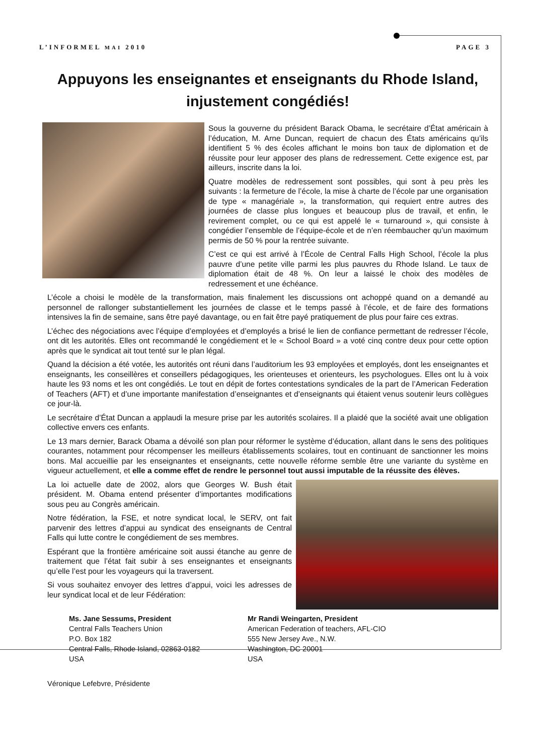L’INFORMEL MAI 2010 PAGE 3
Appuyons les enseignantes et enseignants du Rhode Island, injustement congédiés!
Sous la gouverne du président Barack Obama, le secrétaire d’État américain à l’éducation, M. Arne Duncan, requiert de chacun des États américains qu’ils identifient 5 % des écoles affichant le moins bon taux de diplomation et de réussite pour leur apposer des plans de redressement. Cette exigence est, par ailleurs, inscrite dans la loi.
Quatre modèles de redressement sont possibles, qui sont à peu près les suivants : la fermeture de l’école, la mise à charte de l’école par une organisation de type « managériale », la transformation, qui requiert entre autres des journées de classe plus longues et beaucoup plus de travail, et enfin, le revirement complet, ou ce qui est appelé le « turnaround », qui consiste à congédier l’ensemble de l’équipe-école et de n’en réembaucher qu’un maximum permis de 50 % pour la rentrée suivante.
C’est ce qui est arrivé à l’École de Central Falls High School, l’école la plus pauvre d’une petite ville parmi les plus pauvres du Rhode Island. Le taux de diplomation était de 48 %. On leur a laissé le choix des modèles de redressement et une échéance.
L’école a choisi le modèle de la transformation, mais finalement les discussions ont achoppé quand on a demandé au personnel de rallonger substantiellement les journées de classe et le temps passé à l’école, et de faire des formations intensives la fin de semaine, sans être payé davantage, ou en fait être payé pratiquement de plus pour faire ces extras.
L’échec des négociations avec l’équipe d’employées et d’employés a brisé le lien de confiance permettant de redresser l’école, ont dit les autorités. Elles ont recommandé le congédiement et le « School Board » a voté cinq contre deux pour cette option après que le syndicat ait tout tenté sur le plan légal.
Quand la décision a été votée, les autorités ont réuni dans l’auditorium les 93 employées et employés, dont les enseignantes et enseignants, les conseillères et conseillers pédagogiques, les orienteuses et orienteurs, les psychologues. Elles ont lu à voix haute les 93 noms et les ont congédiés. Le tout en dépit de fortes contestations syndicales de la part de l’American Federation of Teachers (AFT) et d’une importante manifestation d’enseignantes et d’enseignants qui étaient venus soutenir leurs collègues ce jour-là.
Le secrétaire d’État Duncan a applaudi la mesure prise par les autorités scolaires. Il a plaidé que la société avait une obligation collective envers ces enfants.
Le 13 mars dernier, Barack Obama a dévoilé son plan pour réformer le système d’éducation, allant dans le sens des politiques courantes, notamment pour récompenser les meilleurs établissements scolaires, tout en continuant de sanctionner les moins bons. Mal accueillie par les enseignantes et enseignants, cette nouvelle réforme semble être une variante du système en vigueur actuellement, et elle a comme effet de rendre le personnel tout aussi imputable de la réussite des élèves.
La loi actuelle date de 2002, alors que Georges W. Bush était président. M. Obama entend présenter d’importantes modifications sous peu au Congrès américain.
Notre fédération, la FSE, et notre syndicat local, le SERV, ont fait parvenir des lettres d’appui au syndicat des enseignants de Central Falls qui lutte contre le congédiement de ses membres.
Espérant que la frontière américaine soit aussi étanche au genre de traitement que l’état fait subir à ses enseignantes et enseignants qu’elle l’est pour les voyageurs qui la traversent.
Si vous souhaitez envoyer des lettres d’appui, voici les adresses de leur syndicat local et de leur Fédération:
Ms. Jane Sessums, President
Central Falls Teachers Union
P.O. Box 182
Central Falls, Rhode Island, 02863-0182
USA
Mr Randi Weingarten, President
American Federation of teachers, AFL-CIO
555 New Jersey Ave., N.W.
Washington, DC 20001
USA
Véronique Lefebvre, Présidente